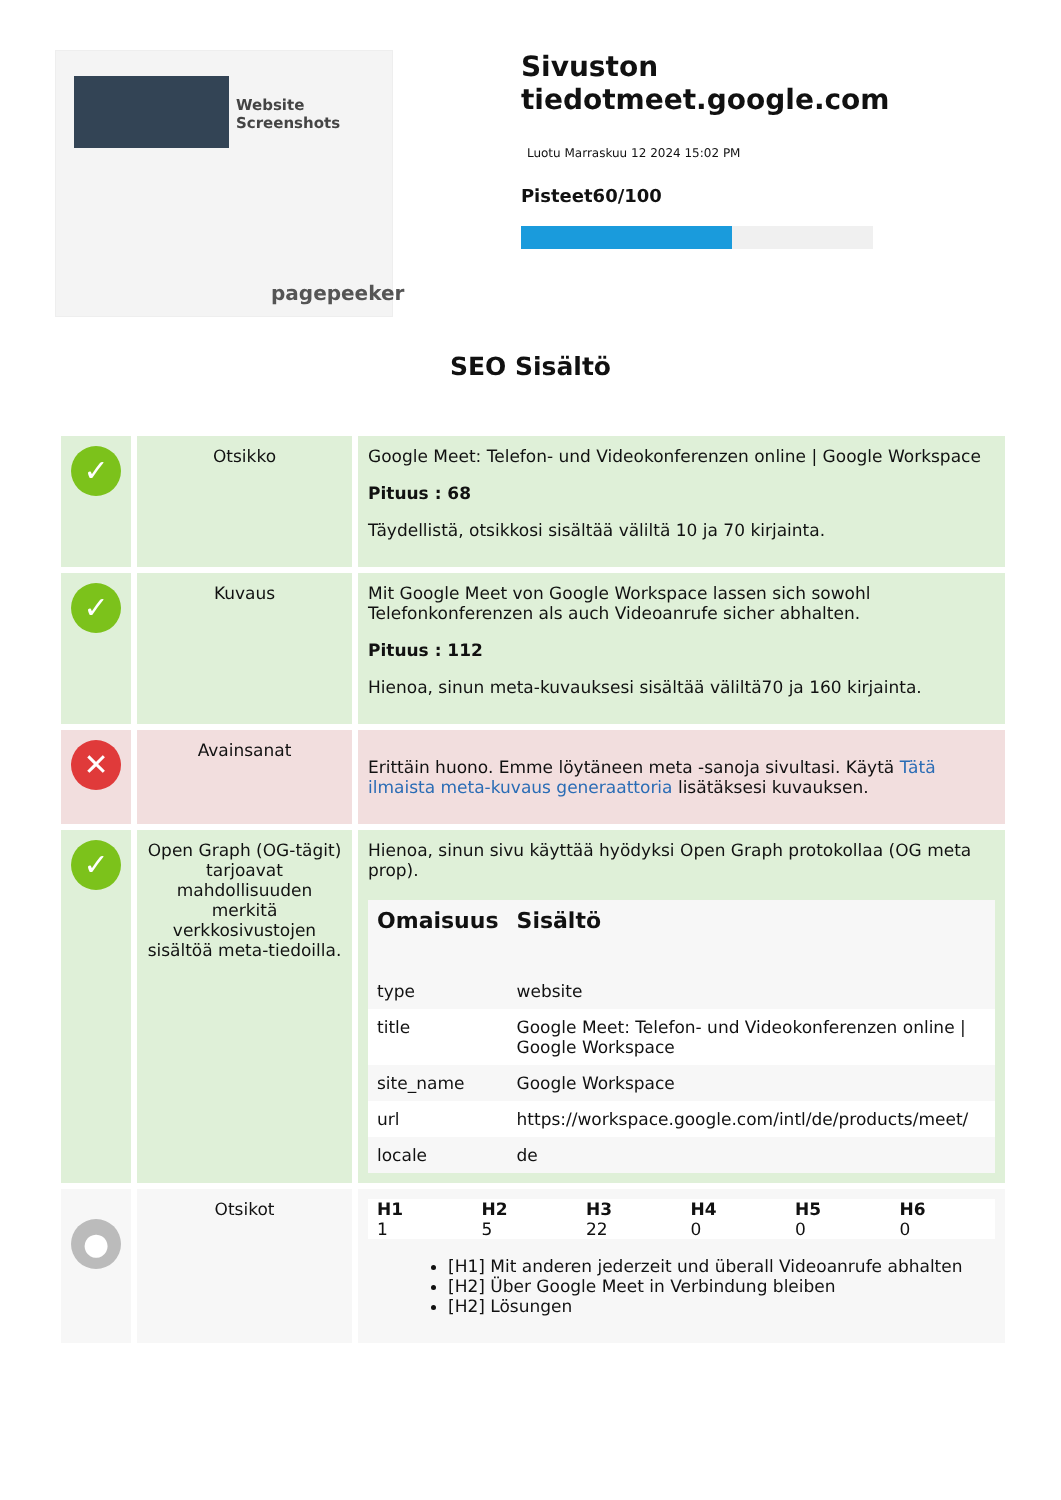Website Screenshots
pagepeeker
Sivuston tiedotmeet.google.com
Luotu Marraskuu 12 2024 15:02 PM
Pisteet60/100
SEO Sisältö
| ✓ | Otsikko | Google Meet: Telefon- und Videokonferenzen online / Google Workspace Pituus : 68 Täydellistä, otsikkosi sisältää väliltä 10 ja 70 kirjainta. |
| ✓ | Kuvaus | Mit Google Meet von Google Workspace lassen sich sowohl Telefonkonferenzen als auch Videoanrufe sicher abhalten. Pituus : 112 Hienoa, sinun meta-kuvauksesi sisältää väliltä70 ja 160 kirjainta. |
| ✕ | Avainsanat | Erittäin huono. Emme löytäneen meta -sanoja sivultasi. Käytä Tätä ilmaista meta-kuvaus generaattoria lisätäksesi kuvauksen. |
| ✓ | Open Graph (OG-tägit) tarjoavat mahdollisuuden merkitä verkkosivustojen sisältöä meta-tiedoilla. | Hienoa, sinun sivu käyttää hyödyksi Open Graph protokollaa (OG meta prop). / Omaisuus / Sisältö / / --- / --- / / type / website / / title / Google Meet: Telefon- und Videokonferenzen online / Google Workspace / / site_name / Google Workspace / / url / https://workspace.google.com/intl/de/products/meet/ / / locale / de / |
| ● | Otsikot | / H1 / H2 / H3 / H4 / H5 / H6 / / --- / --- / --- / --- / --- / --- / / 1 / 5 / 22 / 0 / 0 / 0 / [H1] Mit anderen jederzeit und überall Videoanrufe abhalten [H2] Über Google Meet in Verbindung bleiben [H2] Lösungen |